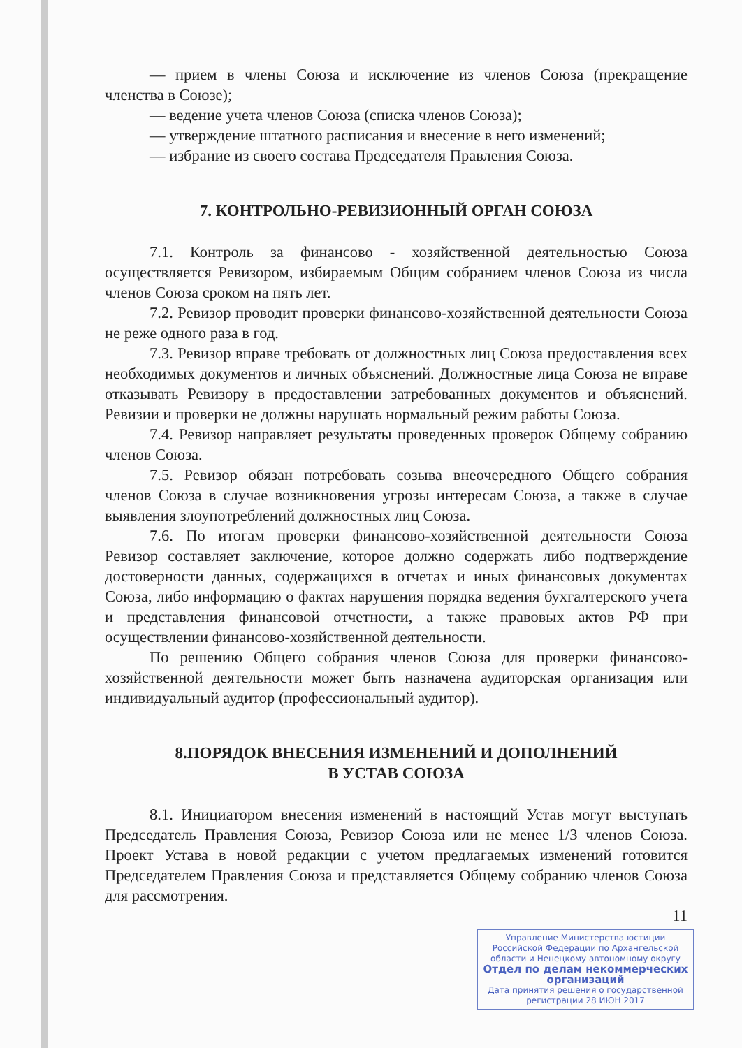— прием в члены Союза и исключение из членов Союза (прекращение членства в Союзе);
— ведение учета членов Союза (списка членов Союза);
— утверждение штатного расписания и внесение в него изменений;
— избрание из своего состава Председателя Правления Союза.
7. КОНТРОЛЬНО-РЕВИЗИОННЫЙ ОРГАН СОЮЗА
7.1. Контроль за финансово - хозяйственной деятельностью Союза осуществляется Ревизором, избираемым Общим собранием членов Союза из числа членов Союза сроком на пять лет.
7.2. Ревизор проводит проверки финансово-хозяйственной деятельности Союза не реже одного раза в год.
7.3. Ревизор вправе требовать от должностных лиц Союза предоставления всех необходимых документов и личных объяснений. Должностные лица Союза не вправе отказывать Ревизору в предоставлении затребованных документов и объяснений. Ревизии и проверки не должны нарушать нормальный режим работы Союза.
7.4. Ревизор направляет результаты проведенных проверок Общему собранию членов Союза.
7.5. Ревизор обязан потребовать созыва внеочередного Общего собрания членов Союза в случае возникновения угрозы интересам Союза, а также в случае выявления злоупотреблений должностных лиц Союза.
7.6. По итогам проверки финансово-хозяйственной деятельности Союза Ревизор составляет заключение, которое должно содержать либо подтверждение достоверности данных, содержащихся в отчетах и иных финансовых документах Союза, либо информацию о фактах нарушения порядка ведения бухгалтерского учета и представления финансовой отчетности, а также правовых актов РФ при осуществлении финансово-хозяйственной деятельности.
По решению Общего собрания членов Союза для проверки финансово-хозяйственной деятельности может быть назначена аудиторская организация или индивидуальный аудитор (профессиональный аудитор).
8.ПОРЯДОК ВНЕСЕНИЯ ИЗМЕНЕНИЙ И ДОПОЛНЕНИЙ
В УСТАВ СОЮЗА
8.1. Инициатором внесения изменений в настоящий Устав могут выступать Председатель Правления Союза, Ревизор Союза или не менее 1/3 членов Союза. Проект Устава в новой редакции с учетом предлагаемых изменений готовится Председателем Правления Союза и представляется Общему собранию членов Союза для рассмотрения.
11
Управление Министерства юстиции Российской Федерации по Архангельской области и Ненецкому автономному округу
Отдел по делам некоммерческих организаций
Дата принятия решения о государственной регистрации 28 ИЮН 2017